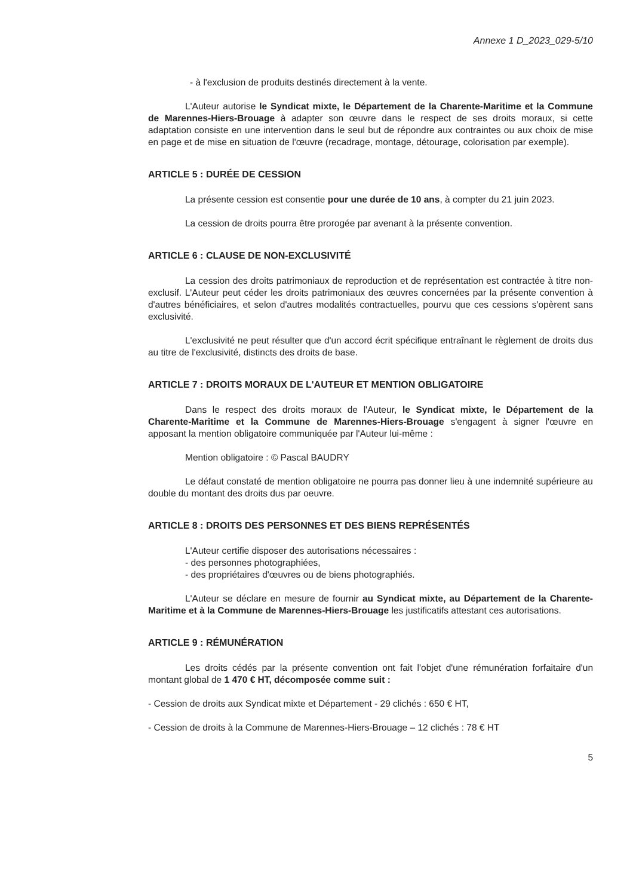Annexe 1 D_2023_029-5/10
- à l'exclusion de produits destinés directement à la vente.
L'Auteur autorise le Syndicat mixte, le Département de la Charente-Maritime et la Commune de Marennes-Hiers-Brouage à adapter son œuvre dans le respect de ses droits moraux, si cette adaptation consiste en une intervention dans le seul but de répondre aux contraintes ou aux choix de mise en page et de mise en situation de l'œuvre (recadrage, montage, détourage, colorisation par exemple).
ARTICLE 5 : DURÉE DE CESSION
La présente cession est consentie pour une durée de 10 ans, à compter du 21 juin 2023.
La cession de droits pourra être prorogée par avenant à la présente convention.
ARTICLE 6 : CLAUSE DE NON-EXCLUSIVITÉ
La cession des droits patrimoniaux de reproduction et de représentation est contractée à titre non-exclusif. L'Auteur peut céder les droits patrimoniaux des œuvres concernées par la présente convention à d'autres bénéficiaires, et selon d'autres modalités contractuelles, pourvu que ces cessions s'opèrent sans exclusivité.
L'exclusivité ne peut résulter que d'un accord écrit spécifique entraînant le règlement de droits dus au titre de l'exclusivité, distincts des droits de base.
ARTICLE 7 : DROITS MORAUX DE L'AUTEUR ET MENTION OBLIGATOIRE
Dans le respect des droits moraux de l'Auteur, le Syndicat mixte, le Département de la Charente-Maritime et la Commune de Marennes-Hiers-Brouage s'engagent à signer l'œuvre en apposant la mention obligatoire communiquée par l'Auteur lui-même :
Mention obligatoire : © Pascal BAUDRY
Le défaut constaté de mention obligatoire ne pourra pas donner lieu à une indemnité supérieure au double du montant des droits dus par oeuvre.
ARTICLE 8 : DROITS DES PERSONNES ET DES BIENS REPRÉSENTÉS
L'Auteur certifie disposer des autorisations nécessaires :
- des personnes photographiées,
- des propriétaires d'œuvres ou de biens photographiés.
L'Auteur se déclare en mesure de fournir au Syndicat mixte, au Département de la Charente-Maritime et à la Commune de Marennes-Hiers-Brouage les justificatifs attestant ces autorisations.
ARTICLE 9 : RÉMUNÉRATION
Les droits cédés par la présente convention ont fait l'objet d'une rémunération forfaitaire d'un montant global de 1 470 € HT, décomposée comme suit :
- Cession de droits aux Syndicat mixte et Département - 29 clichés : 650 € HT,
- Cession de droits à la Commune de Marennes-Hiers-Brouage – 12 clichés : 78 € HT
5